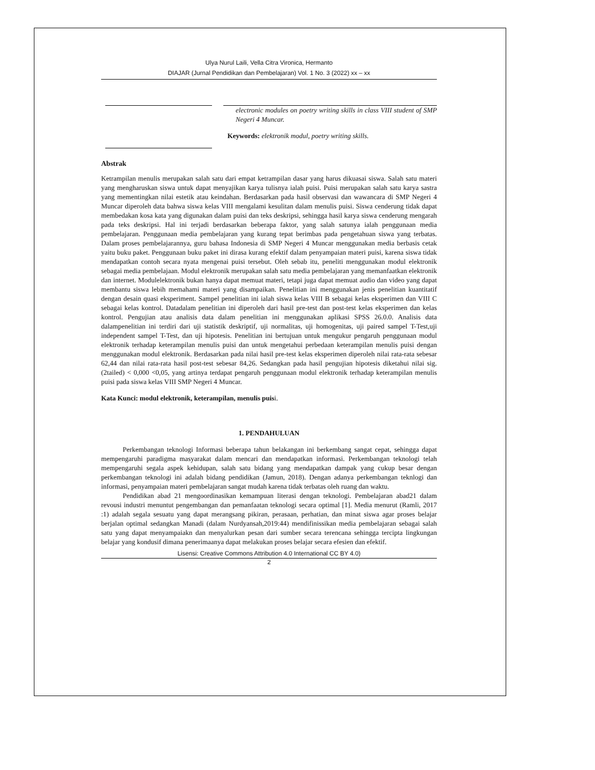Ulya Nurul Laili, Vella Citra Vironica, Hermanto
DIAJAR (Jurnal Pendidikan dan Pembelajaran) Vol. 1 No. 3 (2022) xx – xx
electronic modules on poetry writing skills in class VIII student of SMP Negeri 4 Muncar.
Keywords: elektronik modul, poetry writing skills.
Abstrak
Ketrampilan menulis merupakan salah satu dari empat ketrampilan dasar yang harus dikuasai siswa. Salah satu materi yang mengharuskan siswa untuk dapat menyajikan karya tulisnya ialah puisi. Puisi merupakan salah satu karya sastra yang mementingkan nilai estetik atau keindahan. Berdasarkan pada hasil observasi dan wawancara di SMP Negeri 4 Muncar diperoleh data bahwa siswa kelas VIII mengalami kesulitan dalam menulis puisi. Siswa cenderung tidak dapat membedakan kosa kata yang digunakan dalam puisi dan teks deskripsi, sehingga hasil karya siswa cenderung mengarah pada teks deskripsi. Hal ini terjadi berdasarkan beberapa faktor, yang salah satunya ialah penggunaan media pembelajaran. Penggunaan media pembelajaran yang kurang tepat berimbas pada pengetahuan siswa yang terbatas. Dalam proses pembelajarannya, guru bahasa Indonesia di SMP Negeri 4 Muncar menggunakan media berbasis cetak yaitu buku paket. Penggunaan buku paket ini dirasa kurang efektif dalam penyampaian materi puisi, karena siswa tidak mendapatkan contoh secara nyata mengenai puisi tersebut. Oleh sebab itu, peneliti menggunakan modul elektronik sebagai media pembelajaan. Modul elektronik merupakan salah satu media pembelajaran yang memanfaatkan elektronik dan internet. Modulelektronik bukan hanya dapat memuat materi, tetapi juga dapat memuat audio dan video yang dapat membantu siswa lebih memahami materi yang disampaikan. Penelitian ini menggunakan jenis penelitian kuantitatif dengan desain quasi eksperiment. Sampel penelitian ini ialah siswa kelas VIII B sebagai kelas eksperimen dan VIII C sebagai kelas kontrol. Datadalam penelitian ini diperoleh dari hasil pre-test dan post-test kelas eksperimen dan kelas kontrol. Pengujian atau analisis data dalam penelitian ini menggunakan aplikasi SPSS 26.0.0. Analisis data dalampenelitian ini terdiri dari uji statistik deskriptif, uji normalitas, uji homogenitas, uji paired sampel T-Test,uji independent sampel T-Test, dan uji hipotesis. Penelitian ini bertujuan untuk mengukur pengaruh penggunaan modul elektronik terhadap keterampilan menulis puisi dan untuk mengetahui perbedaan keterampilan menulis puisi dengan menggunakan modul elektronik. Berdasarkan pada nilai hasil pre-test kelas eksperimen diperoleh nilai rata-rata sebesar 62,44 dan nilai rata-rata hasil post-test sebesar 84,26. Sedangkan pada hasil pengujian hipotesis diketahui nilai sig.(2tailed) < 0,000 <0,05, yang artinya terdapat pengaruh penggunaan modul elektronik terhadap keterampilan menulis puisi pada siswa kelas VIII SMP Negeri 4 Muncar.
Kata Kunci: modul elektronik, keterampilan, menulis puisi.
1. PENDAHULUAN
Perkembangan teknologi Informasi beberapa tahun belakangan ini berkembang sangat cepat, sehingga dapat mempengaruhi paradigma masyarakat dalam mencari dan mendapatkan informasi. Perkembangan teknologi telah mempengaruhi segala aspek kehidupan, salah satu bidang yang mendapatkan dampak yang cukup besar dengan perkembangan teknologi ini adalah bidang pendidikan (Jamun, 2018). Dengan adanya perkembangan teknlogi dan informasi, penyampaian materi pembelajaran sangat mudah karena tidak terbatas oleh ruang dan waktu.
Pendidikan abad 21 mengoordinasikan kemampuan literasi dengan teknologi. Pembelajaran abad21 dalam revousi industri menuntut pengembangan dan pemanfaatan teknologi secara optimal [1]. Media menurut (Ramli, 2017 :1) adalah segala sesuatu yang dapat merangsang pikiran, perasaan, perhatian, dan minat siswa agar proses belajar berjalan optimal sedangkan Manadi (dalam Nurdyansah,2019:44) mendifinissikan media pembelajaran sebagai salah satu yang dapat menyampaiakn dan menyalurkan pesan dari sumber secara terencana sehingga tercipta lingkungan belajar yang kondusif dimana penerimaanya dapat melakukan proses belajar secara efesien dan efektif.
Lisensi: Creative Commons Attribution 4.0 International CC BY 4.0)
2